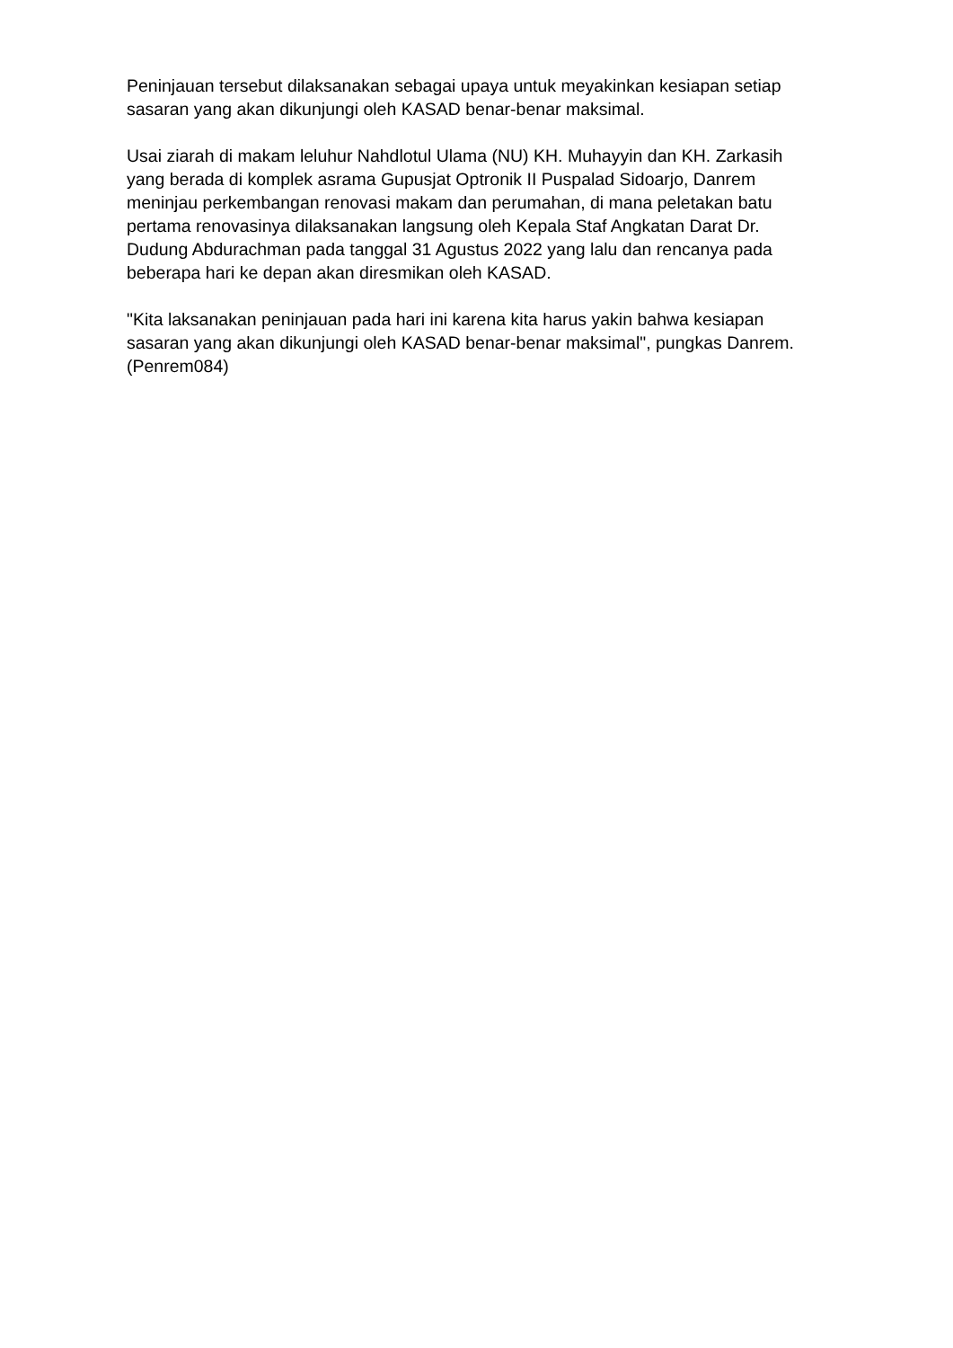Peninjauan tersebut dilaksanakan sebagai upaya untuk meyakinkan kesiapan setiap sasaran yang akan dikunjungi oleh KASAD benar-benar maksimal.
Usai ziarah di makam leluhur Nahdlotul Ulama (NU) KH. Muhayyin dan KH. Zarkasih yang berada di komplek asrama Gupusjat Optronik II Puspalad Sidoarjo, Danrem meninjau perkembangan renovasi makam dan perumahan, di mana peletakan batu pertama renovasinya dilaksanakan langsung oleh Kepala Staf Angkatan Darat Dr. Dudung Abdurachman pada tanggal 31 Agustus 2022 yang lalu dan rencanya pada beberapa hari ke depan akan diresmikan oleh KASAD.
"Kita laksanakan peninjauan pada hari ini karena kita harus yakin bahwa kesiapan sasaran yang akan dikunjungi oleh KASAD benar-benar maksimal", pungkas Danrem. (Penrem084)